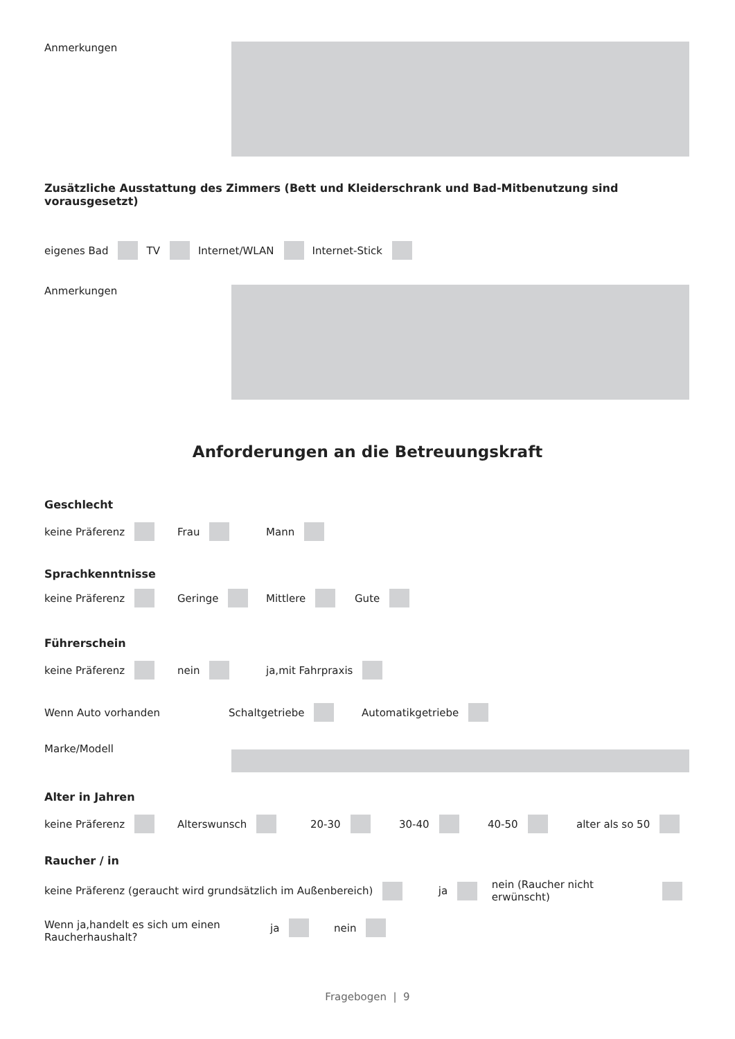Anmerkungen
Zusätzliche Ausstattung des Zimmers (Bett und Kleiderschrank und Bad-Mitbenutzung sind vorausgesetzt)
eigenes Bad TV Internet/WLAN Internet-Stick
Anmerkungen
Anforderungen an die Betreuungskraft
Geschlecht
keine Präferenz Frau Mann
Sprachkenntnisse
keine Präferenz Geringe Mittlere Gute
Führerschein
keine Präferenz nein ja,mit Fahrpraxis
Wenn Auto vorhanden Schaltgetriebe Automatikgetriebe
Marke/Modell
Alter in Jahren
keine Präferenz Alterswunsch 20-30 30-40 40-50 alter als so 50
Raucher / in
keine Präferenz (geraucht wird grundsätzlich im Außenbereich) ja nein (Raucher nicht erwünscht)
Wenn ja,handelt es sich um einen Raucherhaushalt? ja nein
Fragebogen | 9